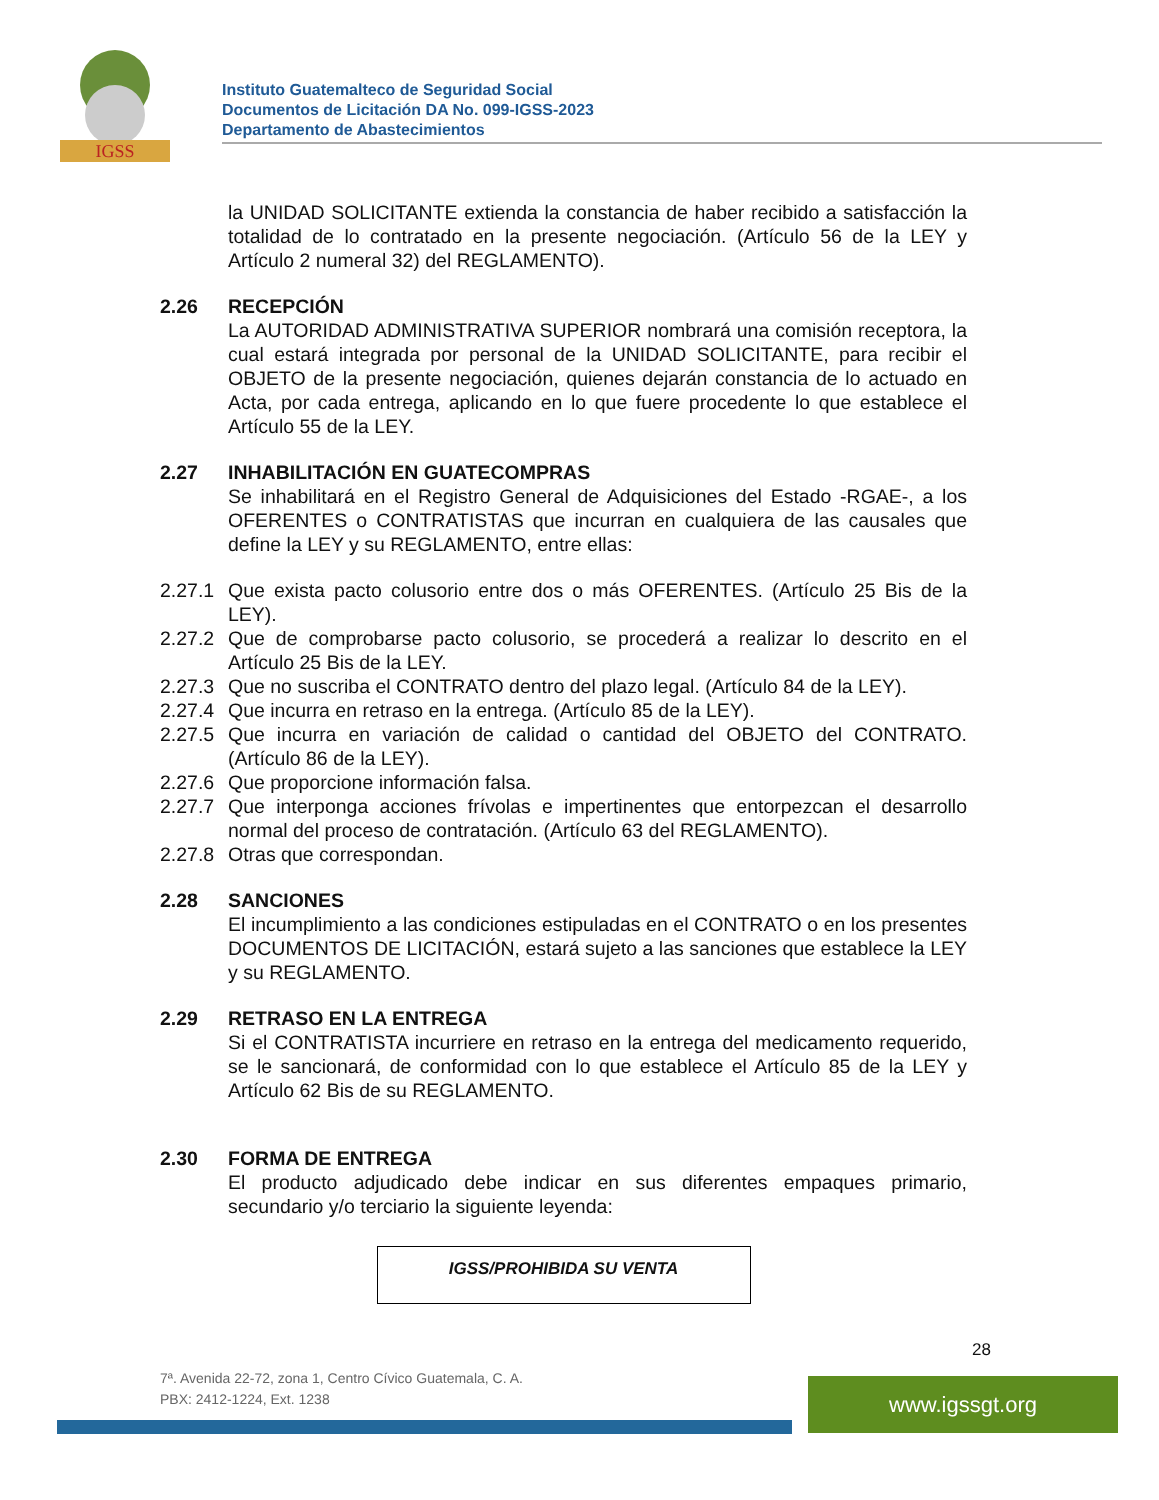IGSS
Instituto Guatemalteco de Seguridad Social
Documentos de Licitación DA No. 099-IGSS-2023
Departamento de Abastecimientos
la UNIDAD SOLICITANTE extienda la constancia de haber recibido a satisfacción la totalidad de lo contratado en la presente negociación. (Artículo 56 de la LEY y Artículo 2 numeral 32) del REGLAMENTO).
2.26 RECEPCIÓN
La AUTORIDAD ADMINISTRATIVA SUPERIOR nombrará una comisión receptora, la cual estará integrada por personal de la UNIDAD SOLICITANTE, para recibir el OBJETO de la presente negociación, quienes dejarán constancia de lo actuado en Acta, por cada entrega, aplicando en lo que fuere procedente lo que establece el Artículo 55 de la LEY.
2.27 INHABILITACIÓN EN GUATECOMPRAS
Se inhabilitará en el Registro General de Adquisiciones del Estado -RGAE-, a los OFERENTES o CONTRATISTAS que incurran en cualquiera de las causales que define la LEY y su REGLAMENTO, entre ellas:
2.27.1
Que exista pacto colusorio entre dos o más OFERENTES. (Artículo 25 Bis de la LEY).
2.27.2
Que de comprobarse pacto colusorio, se procederá a realizar lo descrito en el Artículo 25 Bis de la LEY.
2.27.3
Que no suscriba el CONTRATO dentro del plazo legal. (Artículo 84 de la LEY).
2.27.4
Que incurra en retraso en la entrega. (Artículo 85 de la LEY).
2.27.5
Que incurra en variación de calidad o cantidad del OBJETO del CONTRATO. (Artículo 86 de la LEY).
2.27.6
Que proporcione información falsa.
2.27.7
Que interponga acciones frívolas e impertinentes que entorpezcan el desarrollo normal del proceso de contratación. (Artículo 63 del REGLAMENTO).
2.27.8
Otras que correspondan.
2.28 SANCIONES
El incumplimiento a las condiciones estipuladas en el CONTRATO o en los presentes DOCUMENTOS DE LICITACIÓN, estará sujeto a las sanciones que establece la LEY y su REGLAMENTO.
2.29 RETRASO EN LA ENTREGA
Si el CONTRATISTA incurriere en retraso en la entrega del medicamento requerido, se le sancionará, de conformidad con lo que establece el Artículo 85 de la LEY y Artículo 62 Bis de su REGLAMENTO.
2.30 FORMA DE ENTREGA
El producto adjudicado debe indicar en sus diferentes empaques primario, secundario y/o terciario la siguiente leyenda:
IGSS/PROHIBIDA SU VENTA
28
7ª. Avenida 22-72, zona 1, Centro Cívico Guatemala, C. A.
PBX: 2412-1224, Ext. 1238
www.igssgt.org